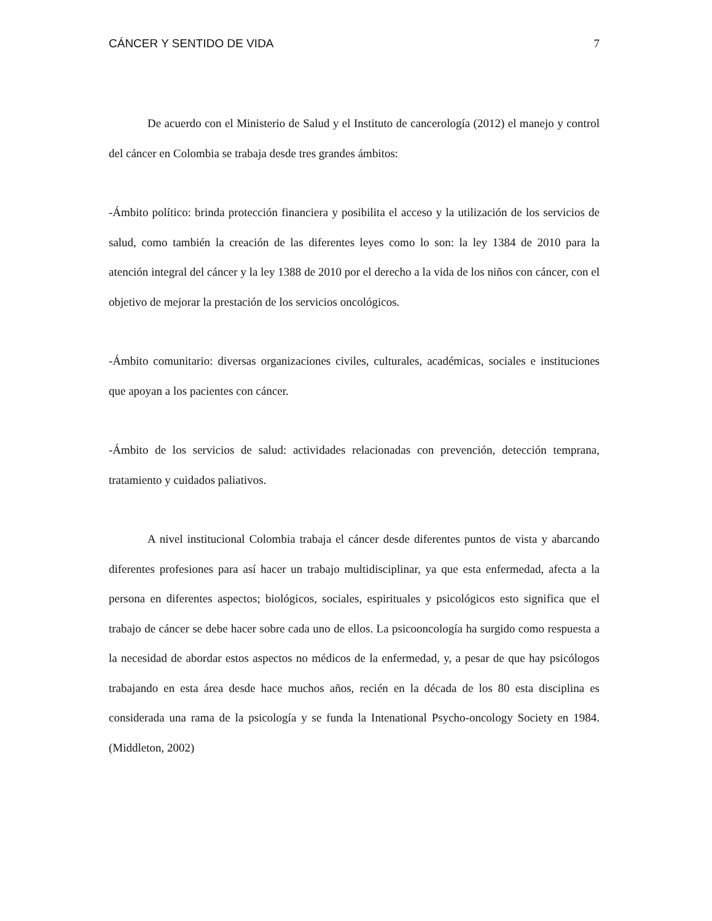CÁNCER Y SENTIDO DE VIDA 7
De acuerdo con el Ministerio de Salud y el Instituto de cancerología (2012) el manejo y control del cáncer en Colombia se trabaja desde tres grandes ámbitos:
-Ámbito político: brinda protección financiera y posibilita el acceso y la utilización de los servicios de salud, como también la creación de las diferentes leyes como lo son: la ley 1384 de 2010 para la atención integral del cáncer y la ley 1388 de 2010 por el derecho a la vida de los niños con cáncer, con el objetivo de mejorar la prestación de los servicios oncológicos.
-Ámbito comunitario: diversas organizaciones civiles, culturales, académicas, sociales e instituciones que apoyan a los pacientes con cáncer.
-Ámbito de los servicios de salud: actividades relacionadas con prevención, detección temprana, tratamiento y cuidados paliativos.
A nivel institucional Colombia trabaja el cáncer desde diferentes puntos de vista y abarcando diferentes profesiones para así hacer un trabajo multidisciplinar, ya que esta enfermedad, afecta a la persona en diferentes aspectos; biológicos, sociales, espirituales y psicológicos esto significa que el trabajo de cáncer se debe hacer sobre cada uno de ellos. La psicooncología ha surgido como respuesta a la necesidad de abordar estos aspectos no médicos de la enfermedad, y, a pesar de que hay psicólogos trabajando en esta área desde hace muchos años, recién en la década de los 80 esta disciplina es considerada una rama de la psicología y se funda la Intenational Psycho-oncology Society en 1984. (Middleton, 2002)